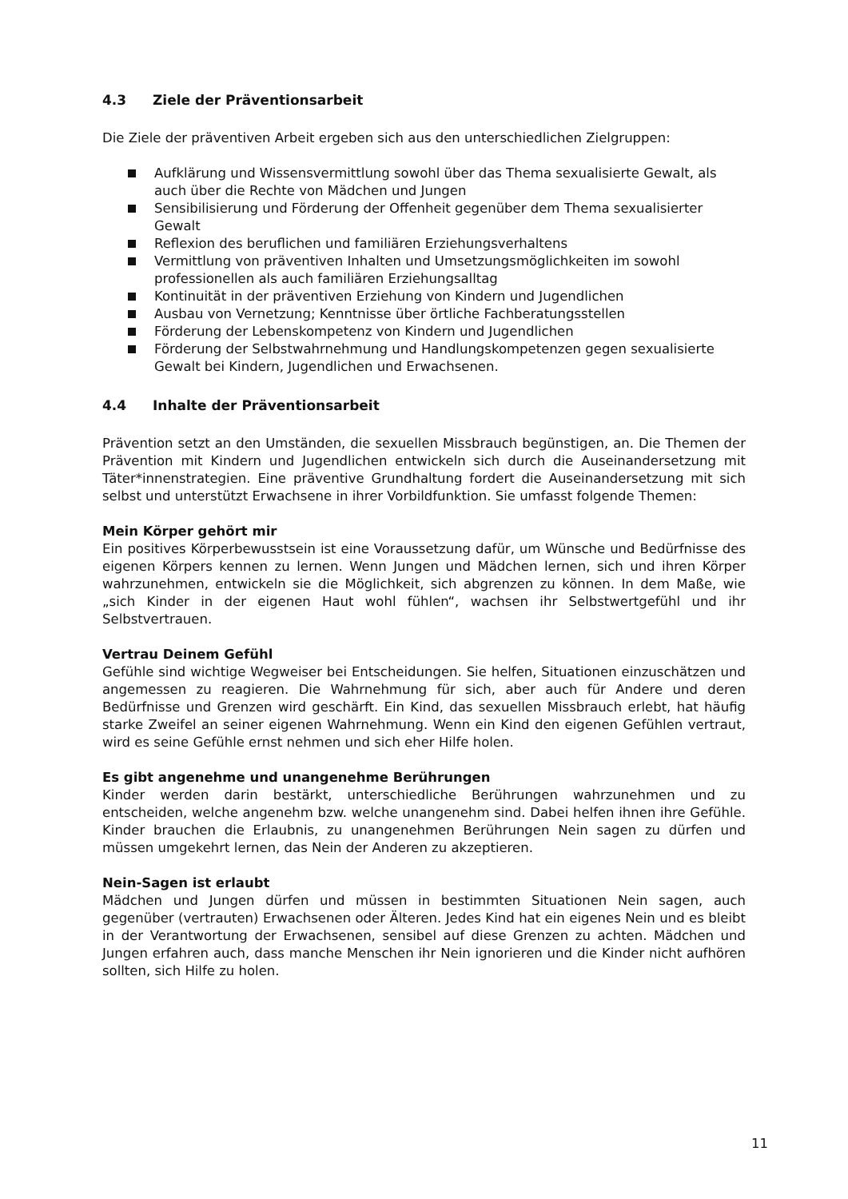4.3 Ziele der Präventionsarbeit
Die Ziele der präventiven Arbeit ergeben sich aus den unterschiedlichen Zielgruppen:
Aufklärung und Wissensvermittlung sowohl über das Thema sexualisierte Gewalt, als auch über die Rechte von Mädchen und Jungen
Sensibilisierung und Förderung der Offenheit gegenüber dem Thema sexualisierter Gewalt
Reflexion des beruflichen und familiären Erziehungsverhaltens
Vermittlung von präventiven Inhalten und Umsetzungsmöglichkeiten im sowohl professionellen als auch familiären Erziehungsalltag
Kontinuität in der präventiven Erziehung von Kindern und Jugendlichen
Ausbau von Vernetzung; Kenntnisse über örtliche Fachberatungsstellen
Förderung der Lebenskompetenz von Kindern und Jugendlichen
Förderung der Selbstwahrnehmung und Handlungskompetenzen gegen sexualisierte Gewalt bei Kindern, Jugendlichen und Erwachsenen.
4.4 Inhalte der Präventionsarbeit
Prävention setzt an den Umständen, die sexuellen Missbrauch begünstigen, an. Die Themen der Prävention mit Kindern und Jugendlichen entwickeln sich durch die Auseinandersetzung mit Täter*innenstrategien. Eine präventive Grundhaltung fordert die Auseinandersetzung mit sich selbst und unterstützt Erwachsene in ihrer Vorbildfunktion. Sie umfasst folgende Themen:
Mein Körper gehört mir
Ein positives Körperbewusstsein ist eine Voraussetzung dafür, um Wünsche und Bedürfnisse des eigenen Körpers kennen zu lernen. Wenn Jungen und Mädchen lernen, sich und ihren Körper wahrzunehmen, entwickeln sie die Möglichkeit, sich abgrenzen zu können. In dem Maße, wie „sich Kinder in der eigenen Haut wohl fühlen“, wachsen ihr Selbstwertgefühl und ihr Selbstvertrauen.
Vertrau Deinem Gefühl
Gefühle sind wichtige Wegweiser bei Entscheidungen. Sie helfen, Situationen einzuschätzen und angemessen zu reagieren. Die Wahrnehmung für sich, aber auch für Andere und deren Bedürfnisse und Grenzen wird geschärft. Ein Kind, das sexuellen Missbrauch erlebt, hat häufig starke Zweifel an seiner eigenen Wahrnehmung. Wenn ein Kind den eigenen Gefühlen vertraut, wird es seine Gefühle ernst nehmen und sich eher Hilfe holen.
Es gibt angenehme und unangenehme Berührungen
Kinder werden darin bestärkt, unterschiedliche Berührungen wahrzunehmen und zu entscheiden, welche angenehm bzw. welche unangenehm sind. Dabei helfen ihnen ihre Gefühle. Kinder brauchen die Erlaubnis, zu unangenehmen Berührungen Nein sagen zu dürfen und müssen umgekehrt lernen, das Nein der Anderen zu akzeptieren.
Nein-Sagen ist erlaubt
Mädchen und Jungen dürfen und müssen in bestimmten Situationen Nein sagen, auch gegenüber (vertrauten) Erwachsenen oder Älteren. Jedes Kind hat ein eigenes Nein und es bleibt in der Verantwortung der Erwachsenen, sensibel auf diese Grenzen zu achten. Mädchen und Jungen erfahren auch, dass manche Menschen ihr Nein ignorieren und die Kinder nicht aufhören sollten, sich Hilfe zu holen.
11